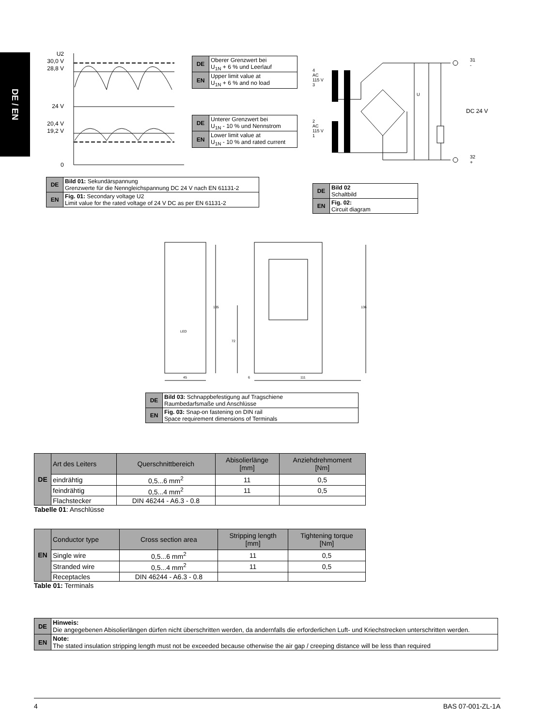DE / EN
U2
30,0 V
28,8 V
24 V
20,4 V
19,2 V
0
| DE | Oberer Grenzwert bei U<sub>1N</sub> + 6 % und Leerlauf |
| EN | Upper limit value at U<sub>1N</sub> + 6 % and no load |
| DE | Unterer Grenzwert bei U<sub>1N</sub> - 10 % und Nennstrom |
| EN | Lower limit value at U<sub>1N</sub> - 10 % and rated current |
4
AC
115 V
3
2
AC
115 V
1
31
-
32
+
DC 24 V
U
| DE | Bild 01: Sekundärspannung Grenzwerte für die Nenngleichspannung DC 24 V nach EN 61131-2 |
| EN | Fig. 01: Secondary voltage U2 Limit value for the rated voltage of 24 V DC as per EN 61131-2 |
| DE | Bild 02 Schaltbild |
| EN | Fig. 02: Circuit diagram |
LED
135
72
136
45 6 111
| DE | Bild 03: Schnappbefestigung auf Tragschiene Raumbedarfsmaße und Anschlüsse |
| EN | Fig. 03: Snap-on fastening on DIN rail Space requirement dimensions of Terminals |
| DE | Art des Leiters | Querschnittbereich | Abisolierlänge [mm] | Anziehdrehmoment [Nm] |
| | eindrähtig | 0,5...6 mm<sup>2</sup> | 11 | 0,5 |
| | feindrähtig | 0,5...4 mm<sup>2</sup> | 11 | 0,5 |
| | Flachstecker | DIN 46244 - A6.3 - 0.8 | | |
Tabelle 01: Anschlüsse
| EN | Conductor type | Cross section area | Stripping length [mm] | Tightening torque [Nm] |
| | Single wire | 0,5...6 mm<sup>2</sup> | 11 | 0,5 |
| | Stranded wire | 0,5...4 mm<sup>2</sup> | 11 | 0,5 |
| | Receptacles | DIN 46244 - A6.3 - 0.8 | | |
Table 01: Terminals
| DE | Hinweis: Die angegebenen Abisolierlängen dürfen nicht überschritten werden, da andernfalls die erforderlichen Luft- und Kriechstrecken unterschritten werden. |
| EN | Note: The stated insulation stripping length must not be exceeded because otherwise the air gap / creeping distance will be less than required |
4 BAS 07-001-ZL-1A